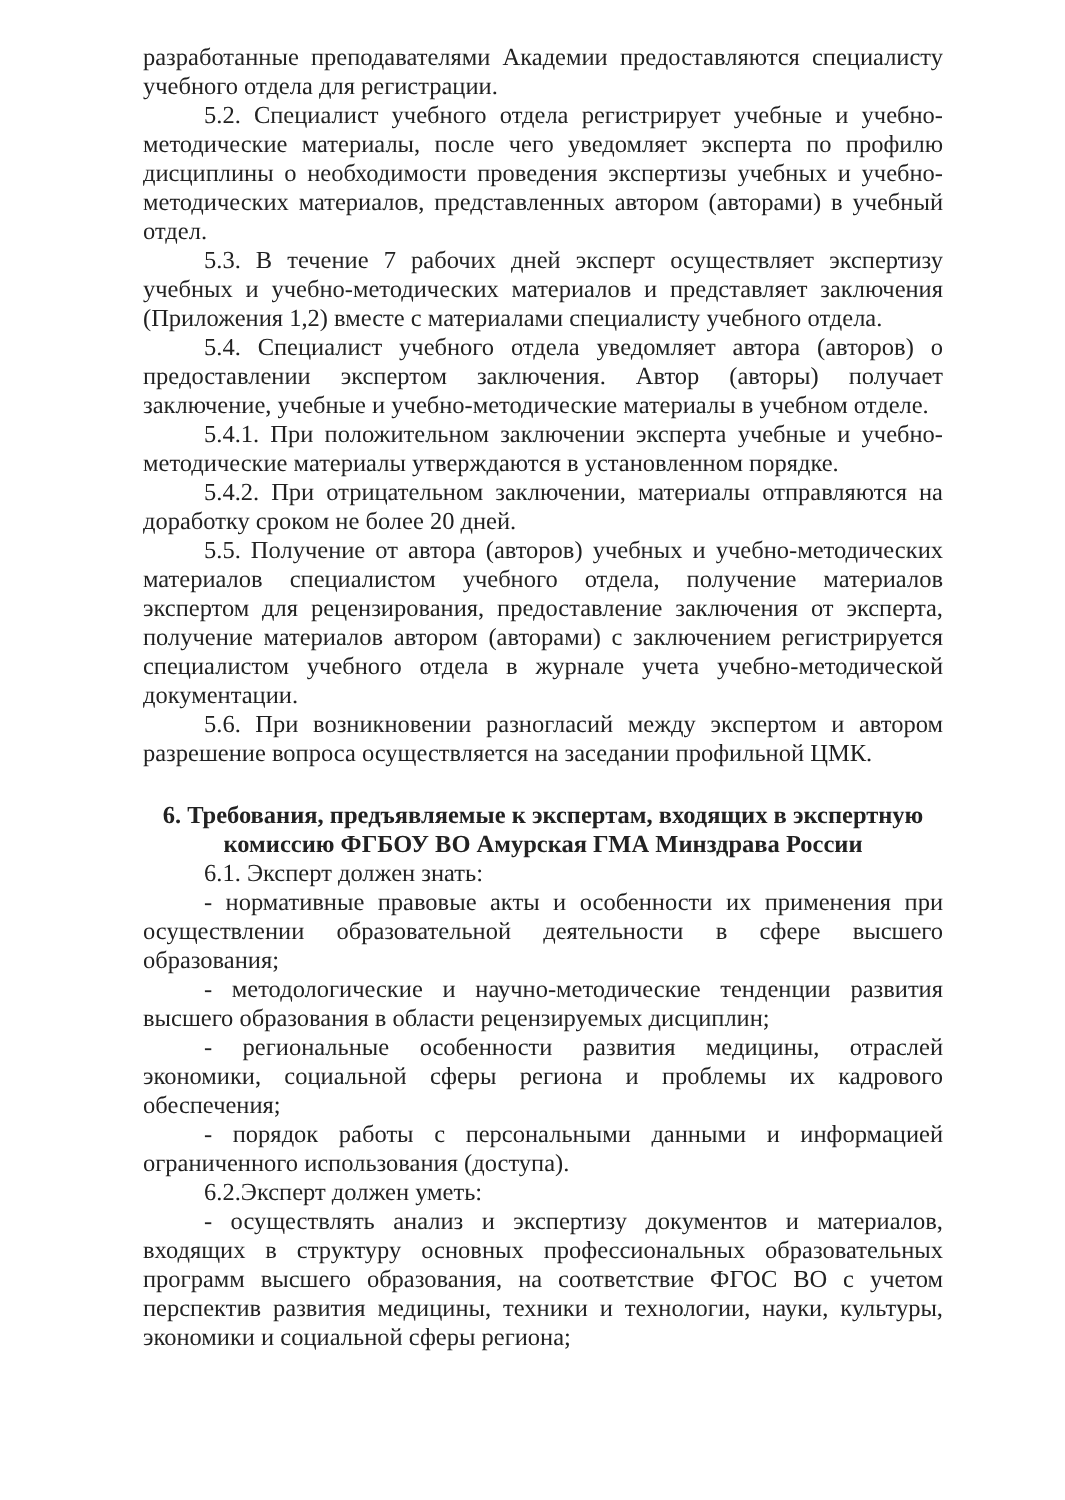разработанные преподавателями Академии предоставляются специалисту учебного отдела для регистрации.
5.2. Специалист учебного отдела регистрирует учебные и учебно-методические материалы, после чего уведомляет эксперта по профилю дисциплины о необходимости проведения экспертизы учебных и учебно-методических материалов, представленных автором (авторами) в учебный отдел.
5.3. В течение 7 рабочих дней эксперт осуществляет экспертизу учебных и учебно-методических материалов и представляет заключения (Приложения 1,2) вместе с материалами специалисту учебного отдела.
5.4. Специалист учебного отдела уведомляет автора (авторов) о предоставлении экспертом заключения. Автор (авторы) получает заключение, учебные и учебно-методические материалы в учебном отделе.
5.4.1. При положительном заключении эксперта учебные и учебно-методические материалы утверждаются в установленном порядке.
5.4.2. При отрицательном заключении, материалы отправляются на доработку сроком не более 20 дней.
5.5. Получение от автора (авторов) учебных и учебно-методических материалов специалистом учебного отдела, получение материалов экспертом для рецензирования, предоставление заключения от эксперта, получение материалов автором (авторами) с заключением регистрируется специалистом учебного отдела в журнале учета учебно-методической документации.
5.6. При возникновении разногласий между экспертом и автором разрешение вопроса осуществляется на заседании профильной ЦМК.
6. Требования, предъявляемые к экспертам, входящих в экспертную комиссию ФГБОУ ВО Амурская ГМА Минздрава России
6.1. Эксперт должен знать:
- нормативные правовые акты и особенности их применения при осуществлении образовательной деятельности в сфере высшего образования;
- методологические и научно-методические тенденции развития высшего образования в области рецензируемых дисциплин;
- региональные особенности развития медицины, отраслей экономики, социальной сферы региона и проблемы их кадрового обеспечения;
- порядок работы с персональными данными и информацией ограниченного использования (доступа).
6.2.Эксперт должен уметь:
- осуществлять анализ и экспертизу документов и материалов, входящих в структуру основных профессиональных образовательных программ высшего образования, на соответствие ФГОС ВО с учетом перспектив развития медицины, техники и технологии, науки, культуры, экономики и социальной сферы региона;